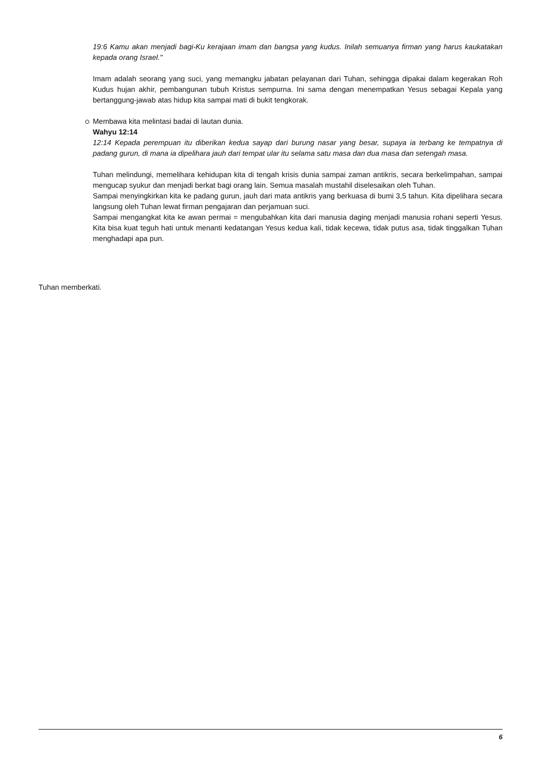19:6 Kamu akan menjadi bagi-Ku kerajaan imam dan bangsa yang kudus. Inilah semuanya firman yang harus kaukatakan kepada orang Israel."
Imam adalah seorang yang suci, yang memangku jabatan pelayanan dari Tuhan, sehingga dipakai dalam kegerakan Roh Kudus hujan akhir, pembangunan tubuh Kristus sempurna. Ini sama dengan menempatkan Yesus sebagai Kepala yang bertanggung-jawab atas hidup kita sampai mati di bukit tengkorak.
Membawa kita melintasi badai di lautan dunia.
Wahyu 12:14
12:14 Kepada perempuan itu diberikan kedua sayap dari burung nasar yang besar, supaya ia terbang ke tempatnya di padang gurun, di mana ia dipelihara jauh dari tempat ular itu selama satu masa dan dua masa dan setengah masa.
Tuhan melindungi, memelihara kehidupan kita di tengah krisis dunia sampai zaman antikris, secara berkelimpahan, sampai mengucap syukur dan menjadi berkat bagi orang lain. Semua masalah mustahil diselesaikan oleh Tuhan.
Sampai menyingkirkan kita ke padang gurun, jauh dari mata antikris yang berkuasa di bumi 3,5 tahun. Kita dipelihara secara langsung oleh Tuhan lewat firman pengajaran dan perjamuan suci.
Sampai mengangkat kita ke awan permai = mengubahkan kita dari manusia daging menjadi manusia rohani seperti Yesus. Kita bisa kuat teguh hati untuk menanti kedatangan Yesus kedua kali, tidak kecewa, tidak putus asa, tidak tinggalkan Tuhan menghadapi apa pun.
Tuhan memberkati.
6